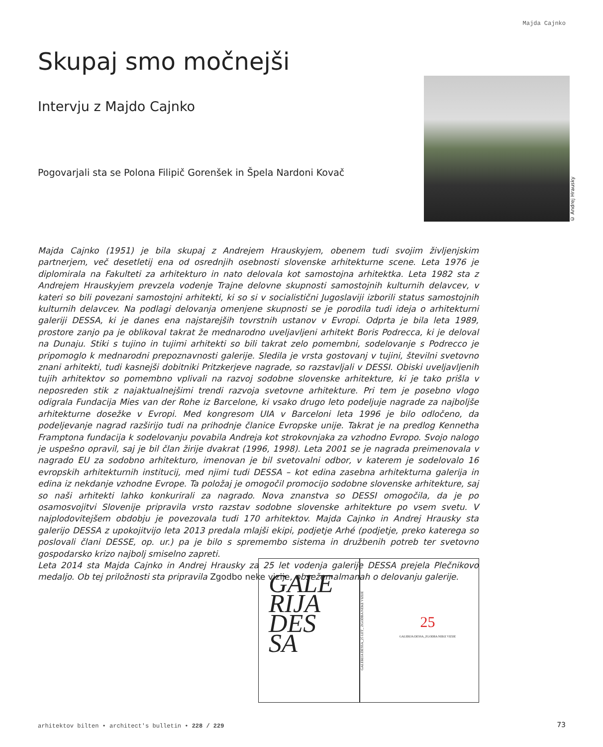Majda Cajnko
Skupaj smo močnejši
Intervju z Majdo Cajnko
Pogovarjali sta se Polona Filipič Gorenšek in Špela Nardoni Kovač
© Andrej Hrausky
Majda Cajnko (1951) je bila skupaj z Andrejem Hrauskyjem, obenem tudi svojim življenjskim partnerjem, več desetletij ena od osrednjih osebnosti slovenske arhitekturne scene. Leta 1976 je diplomirala na Fakulteti za arhitekturo in nato delovala kot samostojna arhitektka. Leta 1982 sta z Andrejem Hrauskyjem prevzela vodenje Trajne delovne skupnosti samostojnih kulturnih delavcev, v kateri so bili povezani samostojni arhitekti, ki so si v socialistični Jugoslaviji izborili status samostojnih kulturnih delavcev. Na podlagi delovanja omenjene skupnosti se je porodila tudi ideja o arhitekturni galeriji DESSA, ki je danes ena najstarejših tovrstnih ustanov v Evropi. Odprta je bila leta 1989, prostore zanjo pa je oblikoval takrat že mednarodno uveljavljeni arhitekt Boris Podrecca, ki je deloval na Dunaju. Stiki s tujino in tujimi arhitekti so bili takrat zelo pomembni, sodelovanje s Podrecco je pripomoglo k mednarodni prepoznavnosti galerije. Sledila je vrsta gostovanj v tujini, številni svetovno znani arhitekti, tudi kasnejši dobitniki Pritzkerjeve nagrade, so razstavljali v DESSI. Obiski uveljavljenih tujih arhitektov so pomembno vplivali na razvoj sodobne slovenske arhitekture, ki je tako prišla v neposreden stik z najaktualnejšimi trendi razvoja svetovne arhitekture. Pri tem je posebno vlogo odigrala Fundacija Mies van der Rohe iz Barcelone, ki vsako drugo leto podeljuje nagrade za najboljše arhitekturne dosežke v Evropi. Med kongresom UIA v Barceloni leta 1996 je bilo odločeno, da podeljevanje nagrad razširijo tudi na prihodnje članice Evropske unije. Takrat je na predlog Kennetha Framptona fundacija k sodelovanju povabila Andreja kot strokovnjaka za vzhodno Evropo. Svojo nalogo je uspešno opravil, saj je bil član žirije dvakrat (1996, 1998). Leta 2001 se je nagrada preimenovala v nagrado EU za sodobno arhitekturo, imenovan je bil svetovalni odbor, v katerem je sodelovalo 16 evropskih arhitekturnih institucij, med njimi tudi DESSA – kot edina zasebna arhitekturna galerija in edina iz nekdanje vzhodne Evrope. Ta položaj je omogočil promocijo sodobne slovenske arhitekture, saj so naši arhitekti lahko konkurirali za nagrado. Nova znanstva so DESSI omogočila, da je po osamosvojitvi Slovenije pripravila vrsto razstav sodobne slovenske arhitekture po vsem svetu. V najplodovitejšem obdobju je povezovala tudi 170 arhitektov. Majda Cajnko in Andrej Hrausky sta galerijo DESSA z upokojitvijo leta 2013 predala mlajši ekipi, podjetje Arhé (podjetje, preko katerega so poslovali člani DESSE, op. ur.) pa je bilo s spremembo sistema in družbenih potreb ter svetovno gospodarsko krizo najbolj smiselno zapreti.
Leta 2014 sta Majda Cajnko in Andrej Hrausky za 25 let vodenja galerije DESSA prejela Plečnikovo medaljo. Ob tej priložnosti sta pripravila Zgodbo neke vizije, obsežen almanah o delovanju galerije.
GALE
RIJA
DES
SA
GALERIJA DESSA_25 LET_ ZGODBA NEKE VIZIJE
25
GALERIJA DESSA_ZGODBA NEKE VIZIJE
arhitektov bilten • architect's bulletin • 228 / 229
73